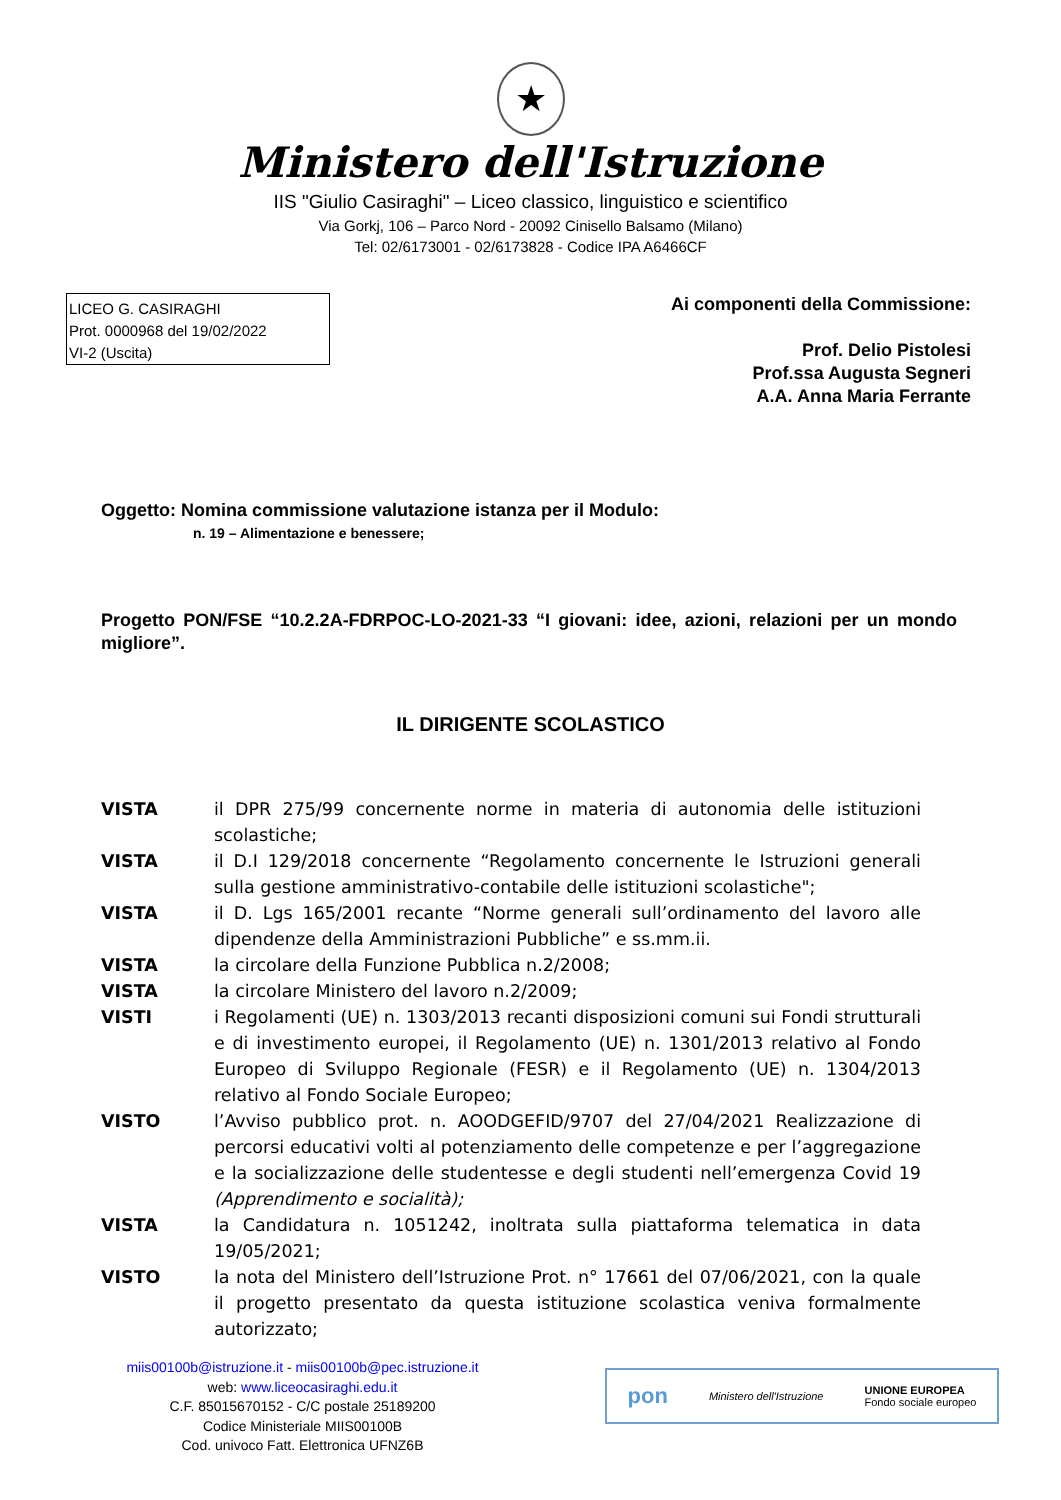★
Ministero dell'Istruzione
IIS "Giulio Casiraghi" – Liceo classico, linguistico e scientifico
Via Gorkj, 106 – Parco Nord - 20092 Cinisello Balsamo (Milano)
Tel: 02/6173001 - 02/6173828 - Codice IPA A6466CF
LICEO G. CASIRAGHI
Prot. 0000968 del 19/02/2022
VI-2 (Uscita)
Ai componenti della Commissione:
Prof. Delio Pistolesi
Prof.ssa Augusta Segneri
A.A. Anna Maria Ferrante
Oggetto: Nomina commissione valutazione istanza per il Modulo:
n. 19 – Alimentazione e benessere;
Progetto PON/FSE “10.2.2A-FDRPOC-LO-2021-33 “I giovani: idee, azioni, relazioni per un mondo migliore”.
IL DIRIGENTE SCOLASTICO
VISTA il DPR 275/99 concernente norme in materia di autonomia delle istituzioni scolastiche;
VISTA il D.I 129/2018 concernente “Regolamento concernente le Istruzioni generali sulla gestione amministrativo-contabile delle istituzioni scolastiche";
VISTA il D. Lgs 165/2001 recante “Norme generali sull’ordinamento del lavoro alle dipendenze della Amministrazioni Pubbliche” e ss.mm.ii.
VISTA la circolare della Funzione Pubblica n.2/2008;
VISTA la circolare Ministero del lavoro n.2/2009;
VISTI i Regolamenti (UE) n. 1303/2013 recanti disposizioni comuni sui Fondi strutturali e di investimento europei, il Regolamento (UE) n. 1301/2013 relativo al Fondo Europeo di Sviluppo Regionale (FESR) e il Regolamento (UE) n. 1304/2013 relativo al Fondo Sociale Europeo;
VISTO l’Avviso pubblico prot. n. AOODGEFID/9707 del 27/04/2021 Realizzazione di percorsi educativi volti al potenziamento delle competenze e per l’aggregazione e la socializzazione delle studentesse e degli studenti nell’emergenza Covid 19 (Apprendimento e socialità);
VISTA la Candidatura n. 1051242, inoltrata sulla piattaforma telematica in data 19/05/2021;
VISTO la nota del Ministero dell’Istruzione Prot. n° 17661 del 07/06/2021, con la quale il progetto presentato da questa istituzione scolastica veniva formalmente autorizzato;
miis00100b@istruzione.it - miis00100b@pec.istruzione.it
web: www.liceocasiraghi.edu.it
C.F. 85015670152 - C/C postale 25189200
Codice Ministeriale MIIS00100B
Cod. univoco Fatt. Elettronica UFNZ6B
pon Ministero dell'Istruzione UNIONE EUROPEA
Fondo sociale europeo